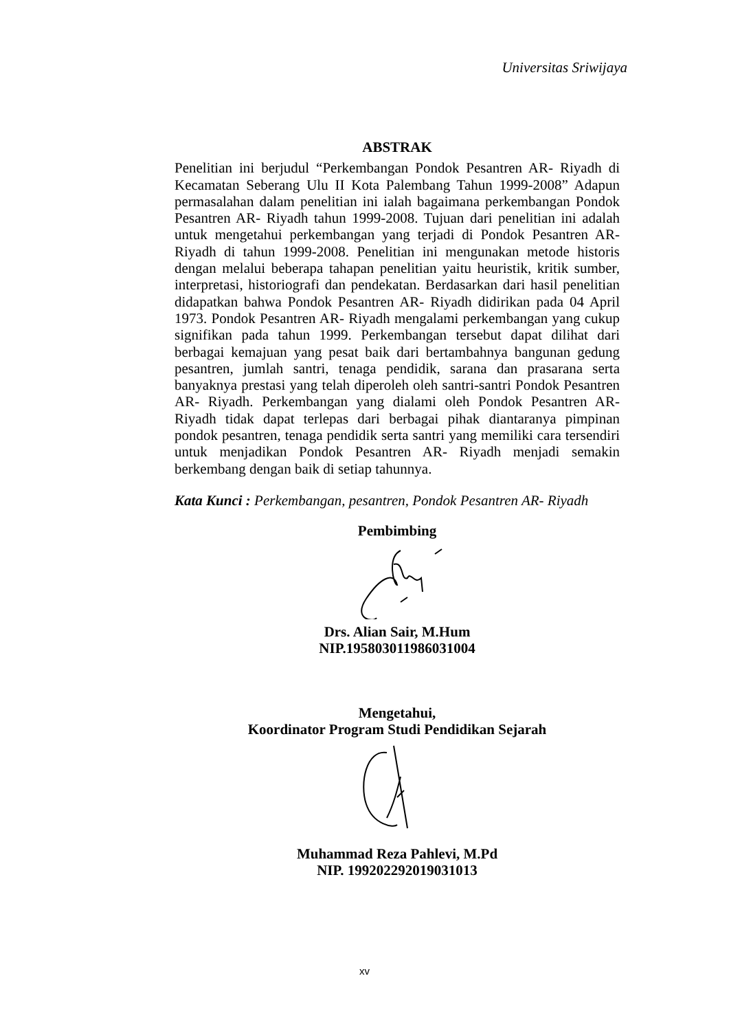Universitas Sriwijaya
ABSTRAK
Penelitian ini berjudul “Perkembangan Pondok Pesantren AR- Riyadh di Kecamatan Seberang Ulu II Kota Palembang Tahun 1999-2008” Adapun permasalahan dalam penelitian ini ialah bagaimana perkembangan Pondok Pesantren AR- Riyadh tahun 1999-2008. Tujuan dari penelitian ini adalah untuk mengetahui perkembangan yang terjadi di Pondok Pesantren AR- Riyadh di tahun 1999-2008. Penelitian ini mengunakan metode historis dengan melalui beberapa tahapan penelitian yaitu heuristik, kritik sumber, interpretasi, historiografi dan pendekatan. Berdasarkan dari hasil penelitian didapatkan bahwa Pondok Pesantren AR- Riyadh didirikan pada 04 April 1973. Pondok Pesantren AR- Riyadh mengalami perkembangan yang cukup signifikan pada tahun 1999. Perkembangan tersebut dapat dilihat dari berbagai kemajuan yang pesat baik dari bertambahnya bangunan gedung pesantren, jumlah santri, tenaga pendidik, sarana dan prasarana serta banyaknya prestasi yang telah diperoleh oleh santri-santri Pondok Pesantren AR- Riyadh. Perkembangan yang dialami oleh Pondok Pesantren AR- Riyadh tidak dapat terlepas dari berbagai pihak diantaranya pimpinan pondok pesantren, tenaga pendidik serta santri yang memiliki cara tersendiri untuk menjadikan Pondok Pesantren AR- Riyadh menjadi semakin berkembang dengan baik di setiap tahunnya.
Kata Kunci : Perkembangan, pesantren, Pondok Pesantren AR- Riyadh
Pembimbing
Drs. Alian Sair, M.Hum
NIP.195803011986031004
Mengetahui,
Koordinator Program Studi Pendidikan Sejarah
Muhammad Reza Pahlevi, M.Pd
NIP. 199202292019031013
xv